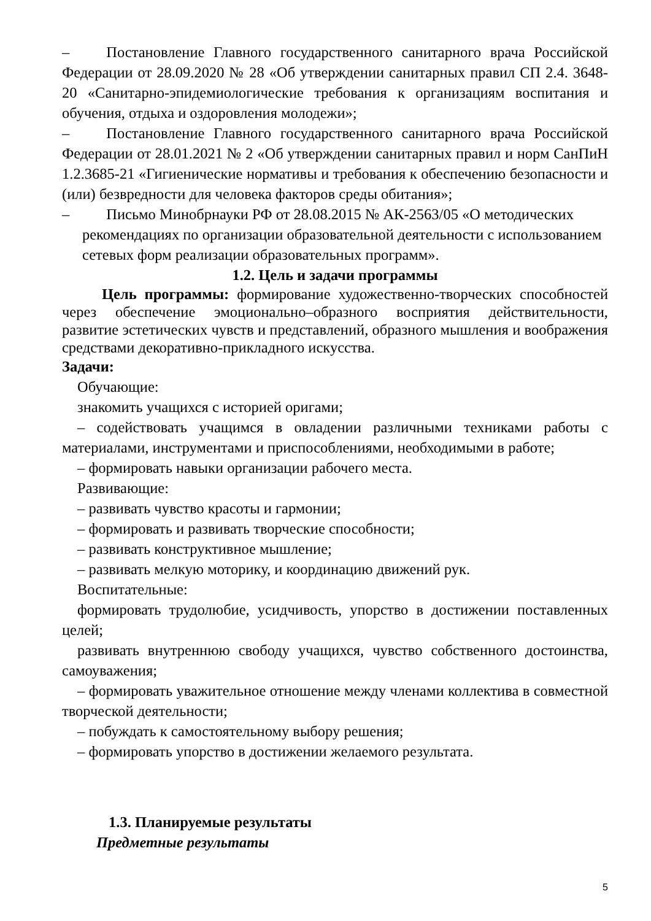– Постановление Главного государственного санитарного врача Российской Федерации от 28.09.2020 № 28 «Об утверждении санитарных правил СП 2.4. 3648-20 «Санитарно-эпидемиологические требования к организациям воспитания и обучения, отдыха и оздоровления молодежи»;
– Постановление Главного государственного санитарного врача Российской Федерации от 28.01.2021 № 2 «Об утверждении санитарных правил и норм СанПиН 1.2.3685-21 «Гигиенические нормативы и требования к обеспечению безопасности и (или) безвредности для человека факторов среды обитания»;
– Письмо Минобрнауки РФ от 28.08.2015 № АК-2563/05 «О методических
рекомендациях по организации образовательной деятельности с использованием сетевых форм реализации образовательных программ».
1.2. Цель и задачи программы
Цель программы: формирование художественно-творческих способностей через обеспечение эмоционально–образного восприятия действительности, развитие эстетических чувств и представлений, образного мышления и воображения средствами декоративно-прикладного искусства.
Задачи:
Обучающие:
знакомить учащихся с историей оригами;
– содействовать учащимся в овладении различными техниками работы с материалами, инструментами и приспособлениями, необходимыми в работе;
– формировать навыки организации рабочего места.
Развивающие:
– развивать чувство красоты и гармонии;
– формировать и развивать творческие способности;
– развивать конструктивное мышление;
– развивать мелкую моторику, и координацию движений рук.
Воспитательные:
формировать трудолюбие, усидчивость, упорство в достижении поставленных целей;
развивать внутреннюю свободу учащихся, чувство собственного достоинства, самоуважения;
– формировать уважительное отношение между членами коллектива в совместной творческой деятельности;
– побуждать к самостоятельному выбору решения;
– формировать упорство в достижении желаемого результата.
1.3. Планируемые результаты
Предметные результаты
5